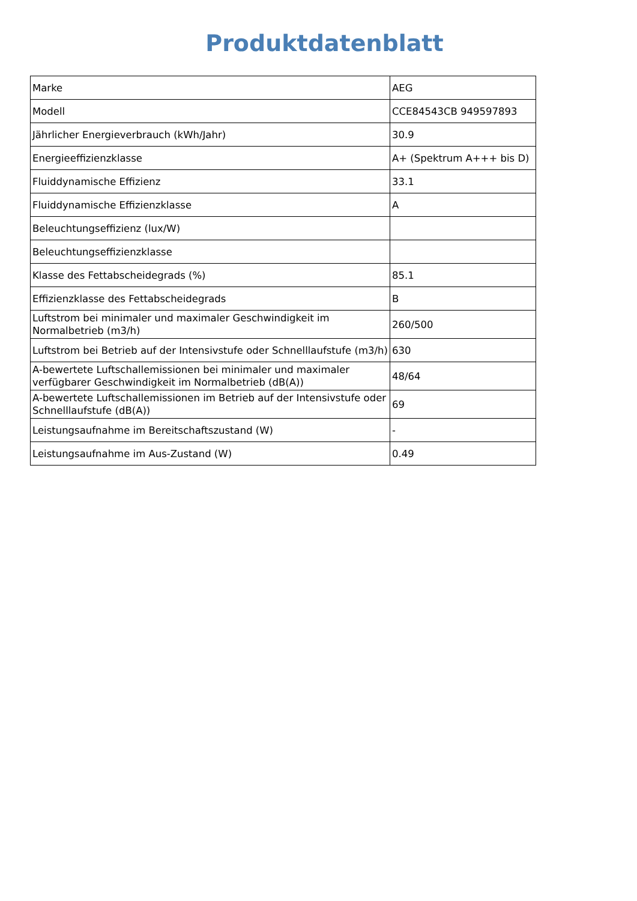Produktdatenblatt
| Marke | AEG |
| Modell | CCE84543CB 949597893 |
| Jährlicher Energieverbrauch (kWh/Jahr) | 30.9 |
| Energieeffizienzklasse | A+ (Spektrum A+++ bis D) |
| Fluiddynamische Effizienz | 33.1 |
| Fluiddynamische Effizienzklasse | A |
| Beleuchtungseffizienz (lux/W) | |
| Beleuchtungseffizienzklasse | |
| Klasse des Fettabscheidegrads (%) | 85.1 |
| Effizienzklasse des Fettabscheidegrads | B |
| Luftstrom bei minimaler und maximaler Geschwindigkeit im Normalbetrieb (m3/h) | 260/500 |
| Luftstrom bei Betrieb auf der Intensivstufe oder Schnelllaufstufe (m3/h) | 630 |
| A-bewertete Luftschallemissionen bei minimaler und maximaler verfügbarer Geschwindigkeit im Normalbetrieb (dB(A)) | 48/64 |
| A-bewertete Luftschallemissionen im Betrieb auf der Intensivstufe oder Schnelllaufstufe (dB(A)) | 69 |
| Leistungsaufnahme im Bereitschaftszustand (W) | - |
| Leistungsaufnahme im Aus-Zustand (W) | 0.49 |